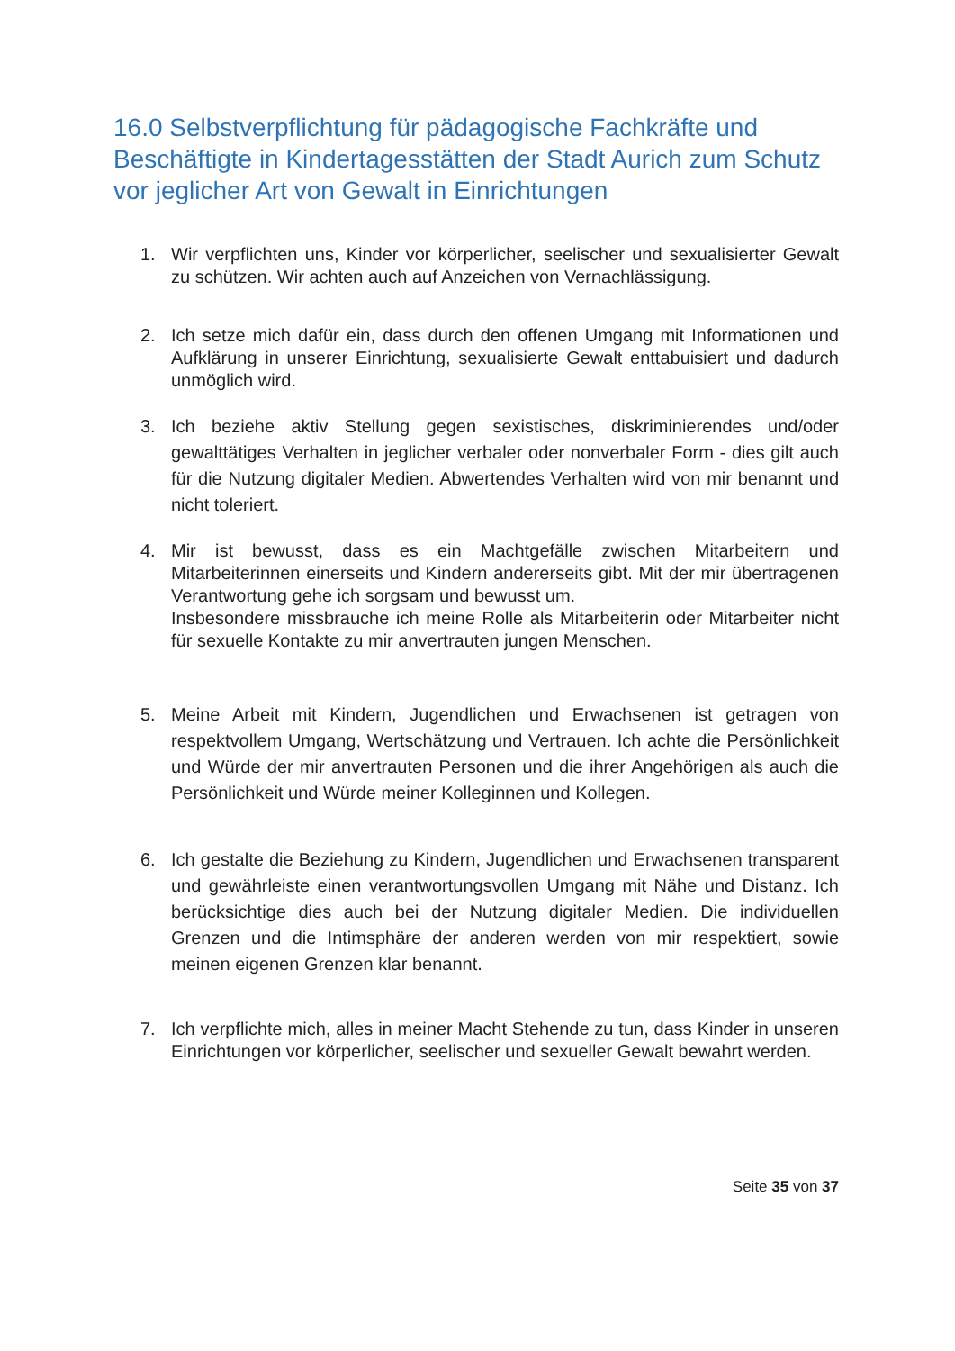16.0 Selbstverpflichtung für pädagogische Fachkräfte und Beschäftigte in Kindertagesstätten der Stadt Aurich zum Schutz vor jeglicher Art von Gewalt in Einrichtungen
1. Wir verpflichten uns, Kinder vor körperlicher, seelischer und sexualisierter Gewalt zu schützen. Wir achten auch auf Anzeichen von Vernachlässigung.
2. Ich setze mich dafür ein, dass durch den offenen Umgang mit Informationen und Aufklärung in unserer Einrichtung, sexualisierte Gewalt enttabuisiert und dadurch unmöglich wird.
3. Ich beziehe aktiv Stellung gegen sexistisches, diskriminierendes und/oder gewalttätiges Verhalten in jeglicher verbaler oder nonverbaler Form - dies gilt auch für die Nutzung digitaler Medien. Abwertendes Verhalten wird von mir benannt und nicht toleriert.
4. Mir ist bewusst, dass es ein Machtgefälle zwischen Mitarbeitern und Mitarbeiterinnen einerseits und Kindern andererseits gibt. Mit der mir übertragenen Verantwortung gehe ich sorgsam und bewusst um.
Insbesondere missbrauche ich meine Rolle als Mitarbeiterin oder Mitarbeiter nicht für sexuelle Kontakte zu mir anvertrauten jungen Menschen.
5. Meine Arbeit mit Kindern, Jugendlichen und Erwachsenen ist getragen von respektvollem Umgang, Wertschätzung und Vertrauen. Ich achte die Persönlichkeit und Würde der mir anvertrauten Personen und die ihrer Angehörigen als auch die Persönlichkeit und Würde meiner Kolleginnen und Kollegen.
6. Ich gestalte die Beziehung zu Kindern, Jugendlichen und Erwachsenen transparent und gewährleiste einen verantwortungsvollen Umgang mit Nähe und Distanz. Ich berücksichtige dies auch bei der Nutzung digitaler Medien. Die individuellen Grenzen und die Intimsphäre der anderen werden von mir respektiert, sowie meinen eigenen Grenzen klar benannt.
7. Ich verpflichte mich, alles in meiner Macht Stehende zu tun, dass Kinder in unseren Einrichtungen vor körperlicher, seelischer und sexueller Gewalt bewahrt werden.
Seite 35 von 37